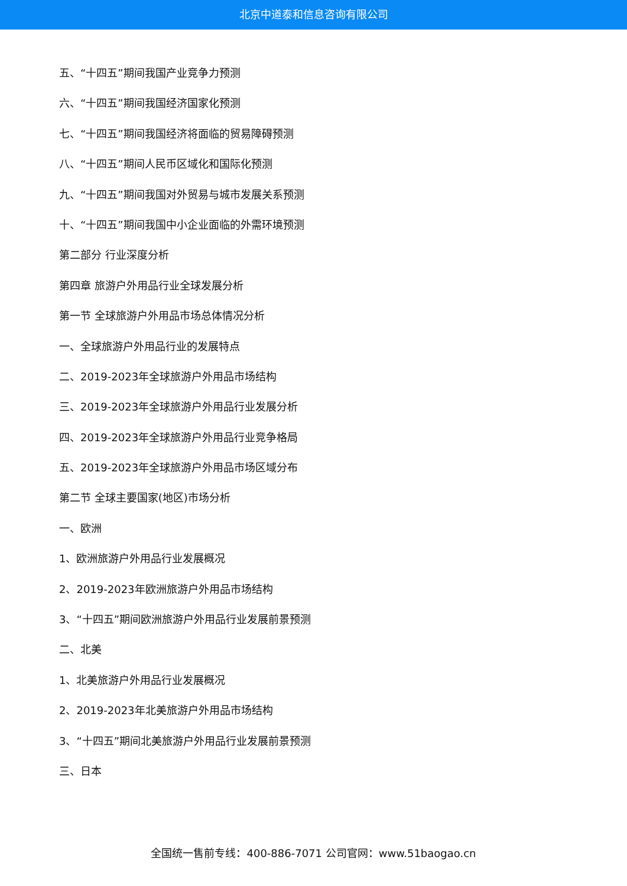北京中道泰和信息咨询有限公司
五、“十四五”期间我国产业竞争力预测
六、“十四五”期间我国经济国家化预测
七、“十四五”期间我国经济将面临的贸易障碍预测
八、“十四五”期间人民币区域化和国际化预测
九、“十四五”期间我国对外贸易与城市发展关系预测
十、“十四五”期间我国中小企业面临的外需环境预测
第二部分 行业深度分析
第四章 旅游户外用品行业全球发展分析
第一节 全球旅游户外用品市场总体情况分析
一、全球旅游户外用品行业的发展特点
二、2019-2023年全球旅游户外用品市场结构
三、2019-2023年全球旅游户外用品行业发展分析
四、2019-2023年全球旅游户外用品行业竞争格局
五、2019-2023年全球旅游户外用品市场区域分布
第二节 全球主要国家(地区)市场分析
一、欧洲
1、欧洲旅游户外用品行业发展概况
2、2019-2023年欧洲旅游户外用品市场结构
3、“十四五”期间欧洲旅游户外用品行业发展前景预测
二、北美
1、北美旅游户外用品行业发展概况
2、2019-2023年北美旅游户外用品市场结构
3、“十四五”期间北美旅游户外用品行业发展前景预测
三、日本
全国统一售前专线：400-886-7071 公司官网：www.51baogao.cn